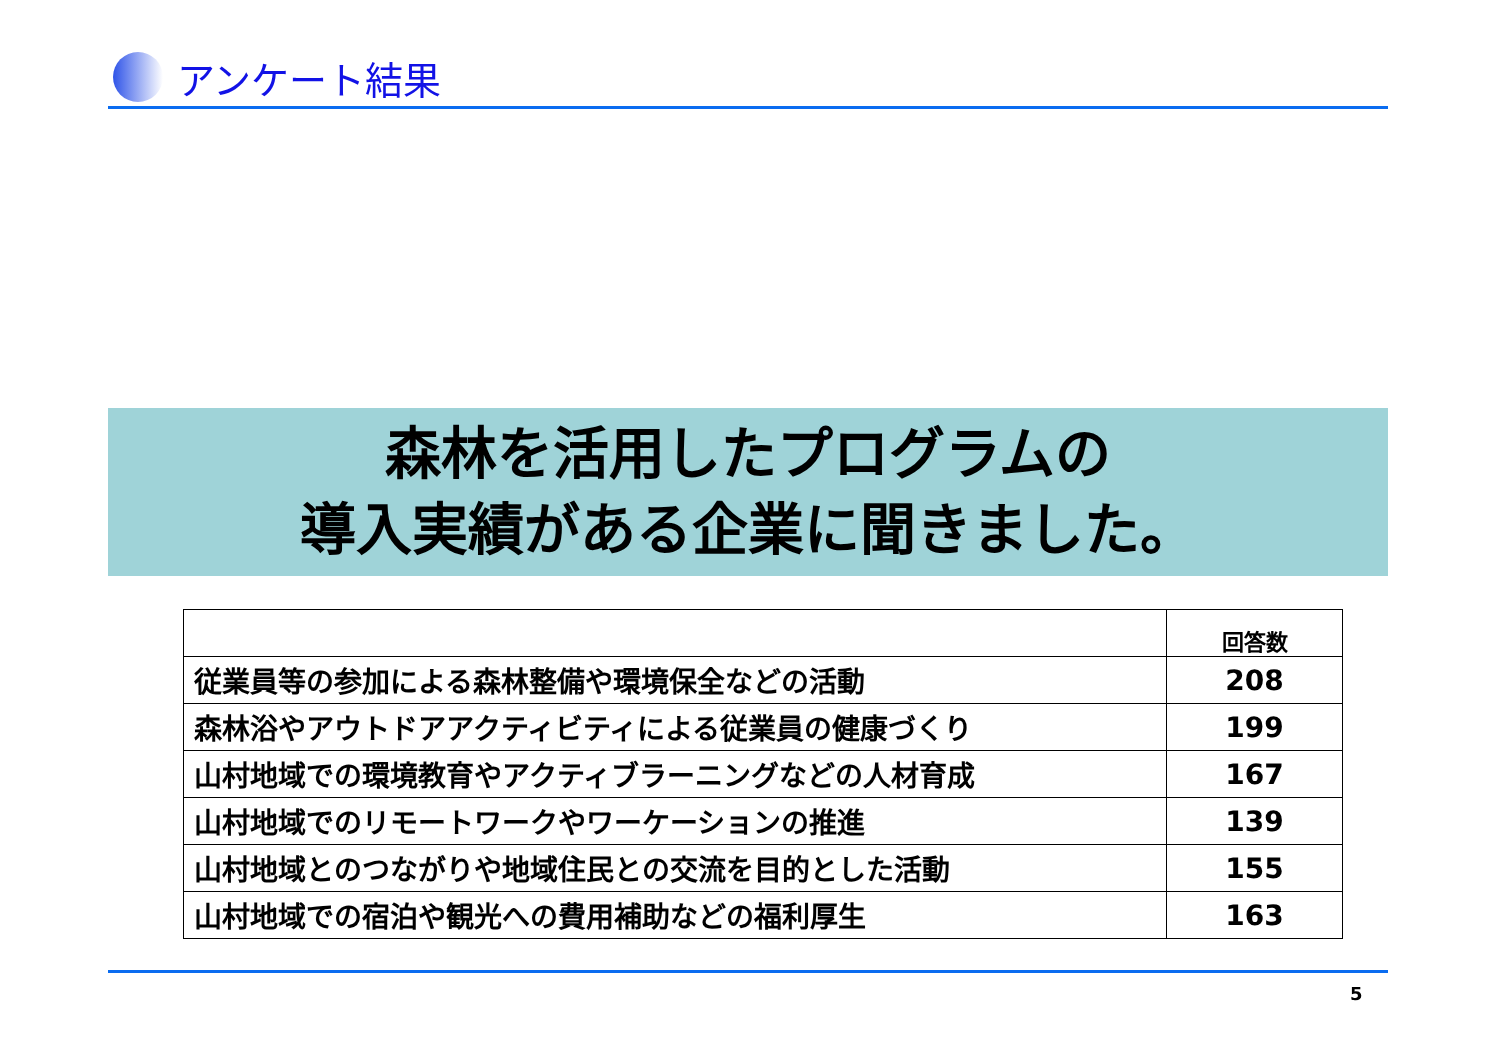アンケート結果
森林を活用したプログラムの
導入実績がある企業に聞きました。
| | 回答数 |
| --- | --- |
| 従業員等の参加による森林整備や環境保全などの活動 | 208 |
| 森林浴やアウトドアアクティビティによる従業員の健康づくり | 199 |
| 山村地域での環境教育やアクティブラーニングなどの人材育成 | 167 |
| 山村地域でのリモートワークやワーケーションの推進 | 139 |
| 山村地域とのつながりや地域住民との交流を目的とした活動 | 155 |
| 山村地域での宿泊や観光への費用補助などの福利厚生 | 163 |
5